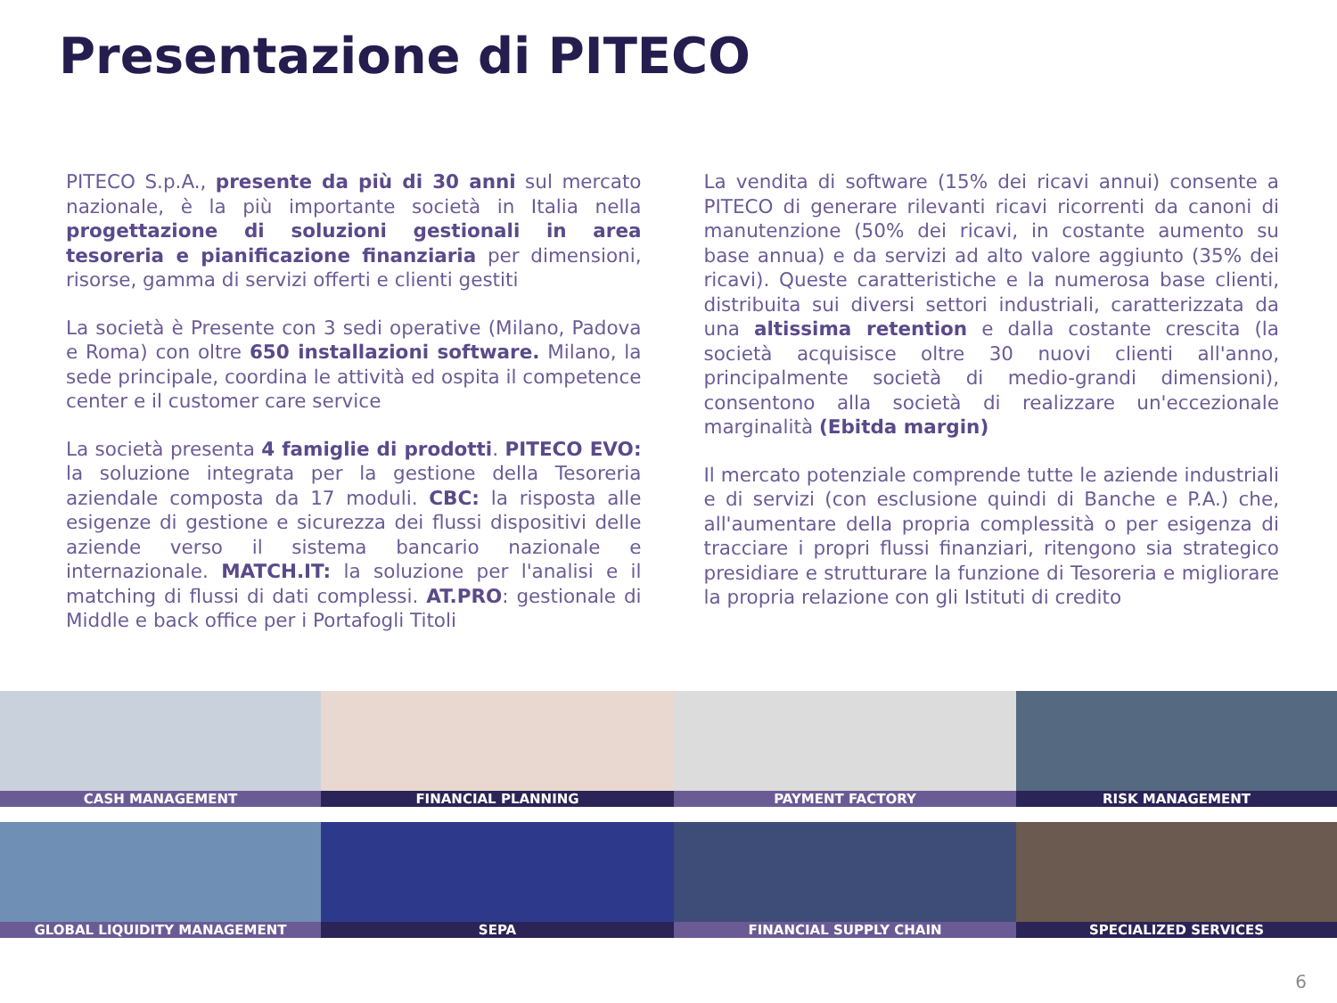Presentazione di PITECO
PITECO S.p.A., presente da più di 30 anni sul mercato nazionale, è la più importante società in Italia nella progettazione di soluzioni gestionali in area tesoreria e pianificazione finanziaria per dimensioni, risorse, gamma di servizi offerti e clienti gestiti
La società è Presente con 3 sedi operative (Milano, Padova e Roma) con oltre 650 installazioni software. Milano, la sede principale, coordina le attività ed ospita il competence center e il customer care service
La società presenta 4 famiglie di prodotti. PITECO EVO: la soluzione integrata per la gestione della Tesoreria aziendale composta da 17 moduli. CBC: la risposta alle esigenze di gestione e sicurezza dei flussi dispositivi delle aziende verso il sistema bancario nazionale e internazionale. MATCH.IT: la soluzione per l'analisi e il matching di flussi di dati complessi. AT.PRO: gestionale di Middle e back office per i Portafogli Titoli
La vendita di software (15% dei ricavi annui) consente a PITECO di generare rilevanti ricavi ricorrenti da canoni di manutenzione (50% dei ricavi, in costante aumento su base annua) e da servizi ad alto valore aggiunto (35% dei ricavi). Queste caratteristiche e la numerosa base clienti, distribuita sui diversi settori industriali, caratterizzata da una altissima retention e dalla costante crescita (la società acquisisce oltre 30 nuovi clienti all'anno, principalmente società di medio-grandi dimensioni), consentono alla società di realizzare un'eccezionale marginalità (Ebitda margin)
Il mercato potenziale comprende tutte le aziende industriali e di servizi (con esclusione quindi di Banche e P.A.) che, all'aumentare della propria complessità o per esigenza di tracciare i propri flussi finanziari, ritengono sia strategico presidiare e strutturare la funzione di Tesoreria e migliorare la propria relazione con gli Istituti di credito
CASH MANAGEMENT
FINANCIAL PLANNING
PAYMENT FACTORY
RISK MANAGEMENT
GLOBAL LIQUIDITY MANAGEMENT
SEPA
FINANCIAL SUPPLY CHAIN
SPECIALIZED SERVICES
6